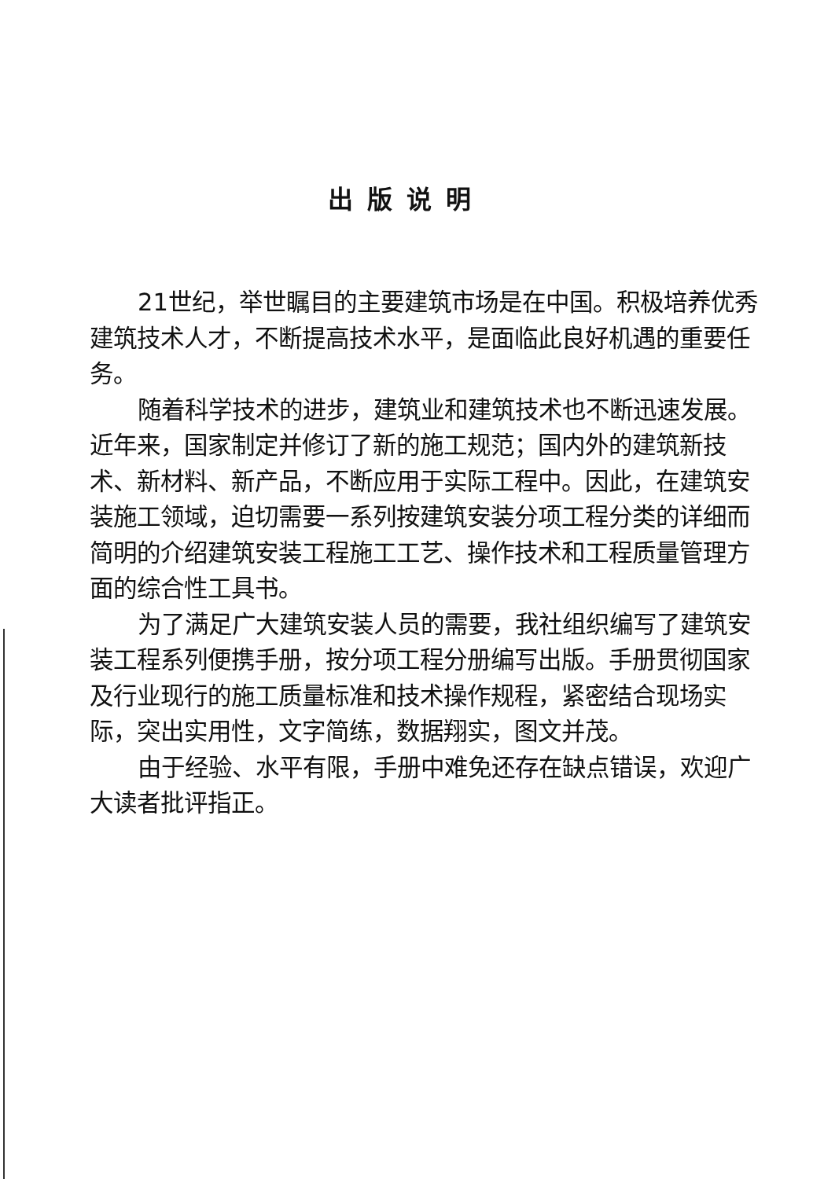出版说明
21世纪，举世瞩目的主要建筑市场是在中国。积极培养优秀建筑技术人才，不断提高技术水平，是面临此良好机遇的重要任务。
随着科学技术的进步，建筑业和建筑技术也不断迅速发展。近年来，国家制定并修订了新的施工规范；国内外的建筑新技术、新材料、新产品，不断应用于实际工程中。因此，在建筑安装施工领域，迫切需要一系列按建筑安装分项工程分类的详细而简明的介绍建筑安装工程施工工艺、操作技术和工程质量管理方面的综合性工具书。
为了满足广大建筑安装人员的需要，我社组织编写了建筑安装工程系列便携手册，按分项工程分册编写出版。手册贯彻国家及行业现行的施工质量标准和技术操作规程，紧密结合现场实际，突出实用性，文字简练，数据翔实，图文并茂。
由于经验、水平有限，手册中难免还存在缺点错误，欢迎广大读者批评指正。